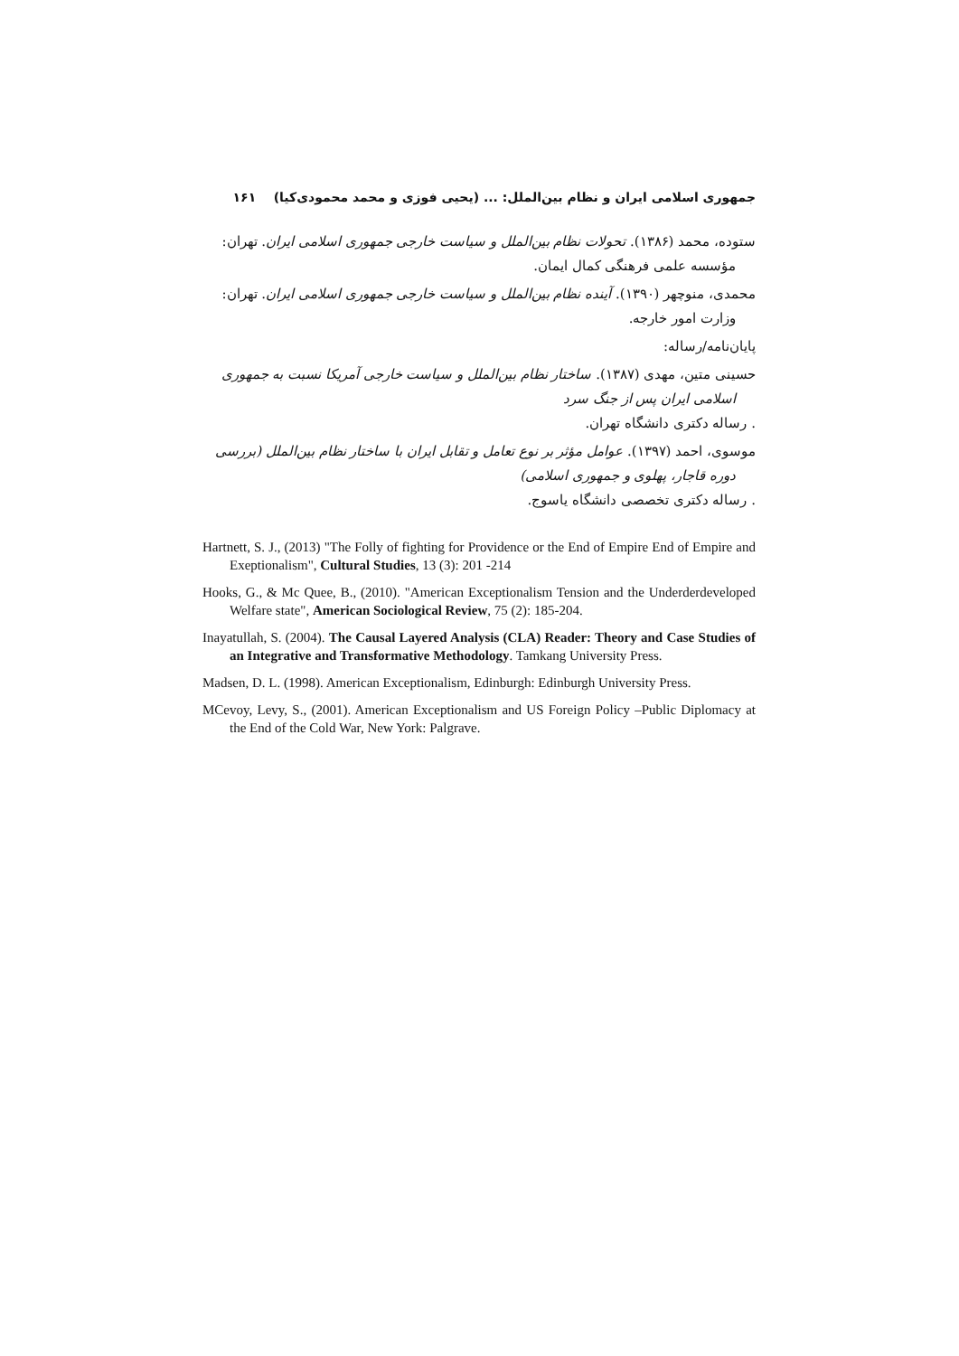جمهوری اسلامی ایران و نظام بین‌الملل: ... (یحیی فوزی و محمد محمودی‌کیا) ۱۶۱
ستوده، محمد (۱۳۸۶). تحولات نظام بین‌الملل و سیاست خارجی جمهوری اسلامی ایران. تهران:
مؤسسه علمی فرهنگی کمال ایمان.
محمدی، منوچهر (۱۳۹۰). آینده نظام بین‌الملل و سیاست خارجی جمهوری اسلامی ایران. تهران:
وزارت امور خارجه.
پایان‌نامه/رساله:
حسینی متین، مهدی (۱۳۸۷). ساختار نظام بین‌الملل و سیاست خارجی آمریکا نسبت به جمهوری
اسلامی ایران پس از جنگ سرد. رساله دکتری دانشگاه تهران.
موسوی، احمد (۱۳۹۷). عوامل مؤثر بر نوع تعامل و تقابل ایران با ساختار نظام بین‌الملل (بررسی
دوره قاجار، پهلوی و جمهوری اسلامی). رساله دکتری تخصصی دانشگاه یاسوج.
Hartnett, S. J., (2013) "The Folly of fighting for Providence or the End of Empire End of Empire and Exeptionalism", Cultural Studies, 13 (3): 201 -214
Hooks, G., & Mc Quee, B., (2010). "American Exceptionalism Tension and the Underderdeveloped Welfare state", American Sociological Review, 75 (2): 185-204.
Inayatullah, S. (2004). The Causal Layered Analysis (CLA) Reader: Theory and Case Studies of an Integrative and Transformative Methodology. Tamkang University Press.
Madsen, D. L. (1998). American Exceptionalism, Edinburgh: Edinburgh University Press.
MCevoy, Levy, S., (2001). American Exceptionalism and US Foreign Policy –Public Diplomacy at the End of the Cold War, New York: Palgrave.